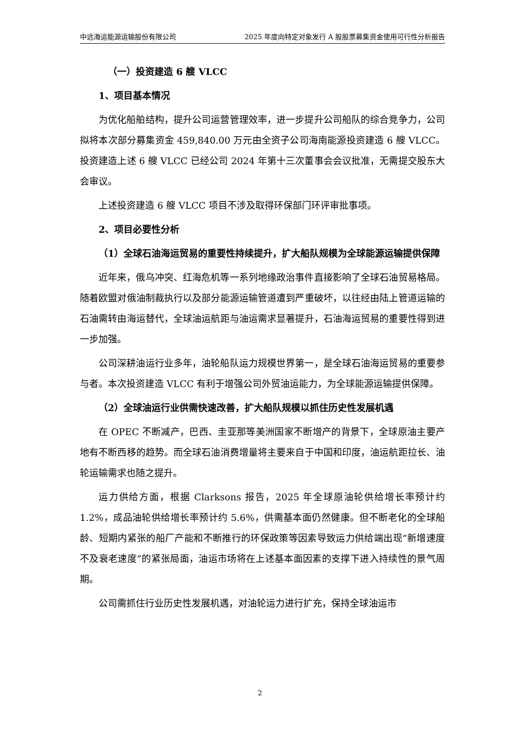中远海运能源运输股份有限公司 2025 年度向特定对象发行 A 股股票募集资金使用可行性分析报告
（一）投资建造 6 艘 VLCC
1、项目基本情况
为优化船舶结构，提升公司运营管理效率，进一步提升公司船队的综合竞争力，公司拟将本次部分募集资金 459,840.00 万元由全资子公司海南能源投资建造 6 艘 VLCC。投资建造上述 6 艘 VLCC 已经公司 2024 年第十三次董事会会议批准，无需提交股东大会审议。
上述投资建造 6 艘 VLCC 项目不涉及取得环保部门环评审批事项。
2、项目必要性分析
（1）全球石油海运贸易的重要性持续提升，扩大船队规模为全球能源运输提供保障
近年来，俄乌冲突、红海危机等一系列地缘政治事件直接影响了全球石油贸易格局。随着欧盟对俄油制裁执行以及部分能源运输管道遭到严重破坏，以往经由陆上管道运输的石油需转由海运替代，全球油运航距与油运需求显著提升，石油海运贸易的重要性得到进一步加强。
公司深耕油运行业多年，油轮船队运力规模世界第一，是全球石油海运贸易的重要参与者。本次投资建造 VLCC 有利于增强公司外贸油运能力，为全球能源运输提供保障。
（2）全球油运行业供需快速改善，扩大船队规模以抓住历史性发展机遇
在 OPEC 不断减产，巴西、圭亚那等美洲国家不断增产的背景下，全球原油主要产地有不断西移的趋势。而全球石油消费增量将主要来自于中国和印度，油运航距拉长、油轮运输需求也随之提升。
运力供给方面，根据 Clarksons 报告，2025 年全球原油轮供给增长率预计约 1.2%，成品油轮供给增长率预计约 5.6%，供需基本面仍然健康。但不断老化的全球船龄、短期内紧张的船厂产能和不断推行的环保政策等因素导致运力供给端出现“新增速度不及衰老速度”的紧张局面，油运市场将在上述基本面因素的支撑下进入持续性的景气周期。
公司需抓住行业历史性发展机遇，对油轮运力进行扩充，保持全球油运市
2